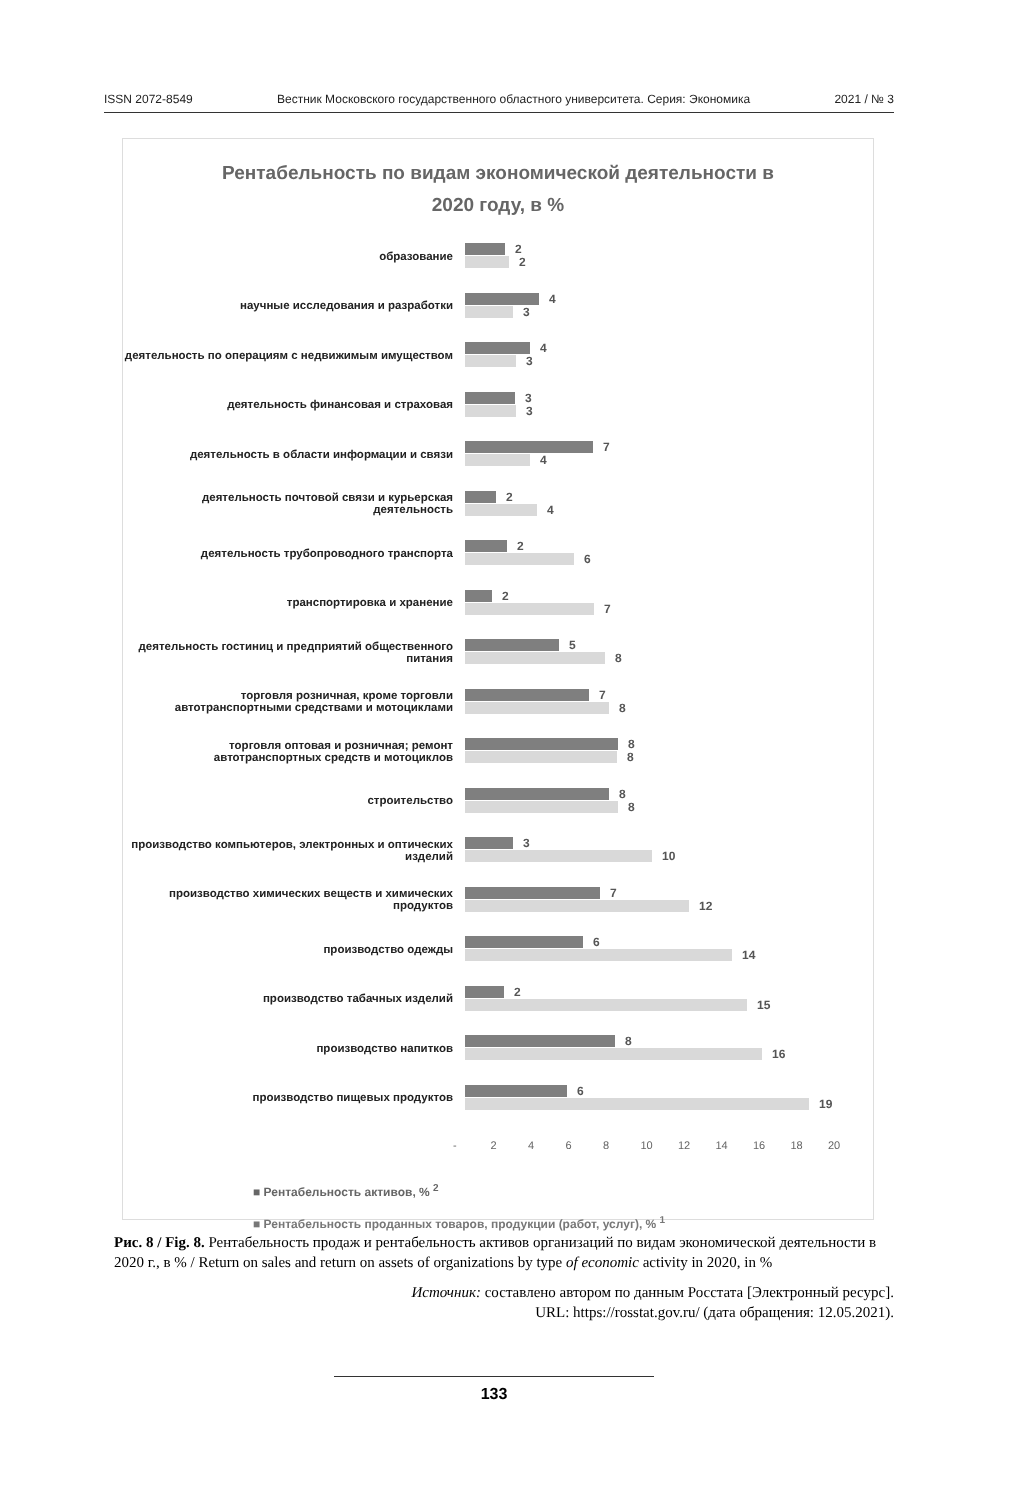ISSN 2072-8549 Вестник Московского государственного областного университета. Серия: Экономика 2021 / № 3
Рентабельность по видам экономической деятельности в
2020 году, в %
образование
2
2
научные исследования и разработки
4
3
деятельность по операциям с недвижимым имуществом
4
3
деятельность финансовая и страховая
3
3
деятельность в области информации и связи
7
4
деятельность почтовой связи и курьерская деятельность
2
4
деятельность трубопроводного транспорта
2
6
транспортировка и хранение
2
7
деятельность гостиниц и предприятий общественного питания
5
8
торговля розничная, кроме торговли автотранспортными средствами и мотоциклами
7
8
торговля оптовая и розничная; ремонт автотранспортных средств и мотоциклов
8
8
строительство
8
8
производство компьютеров, электронных и оптических изделий
3
10
производство химических веществ и химических продуктов
7
12
производство одежды
6
14
производство табачных изделий
2
15
производство напитков
8
16
производство пищевых продуктов
6
19
- 2 4 6 8 10 12 14 16 18 20
■ Рентабельность активов, % <sup>2</sup>
■ Рентабельность проданных товаров, продукции (работ, услуг), % <sup>1</sup>
Рис. 8 / Fig. 8. Рентабельность продаж и рентабельность активов организаций по видам экономической деятельности в 2020 г., в % / Return on sales and return on assets of organizations by type of economic activity in 2020, in %
Источник: составлено автором по данным Росстата [Электронный ресурс].
URL: https://rosstat.gov.ru/ (дата обращения: 12.05.2021).
133